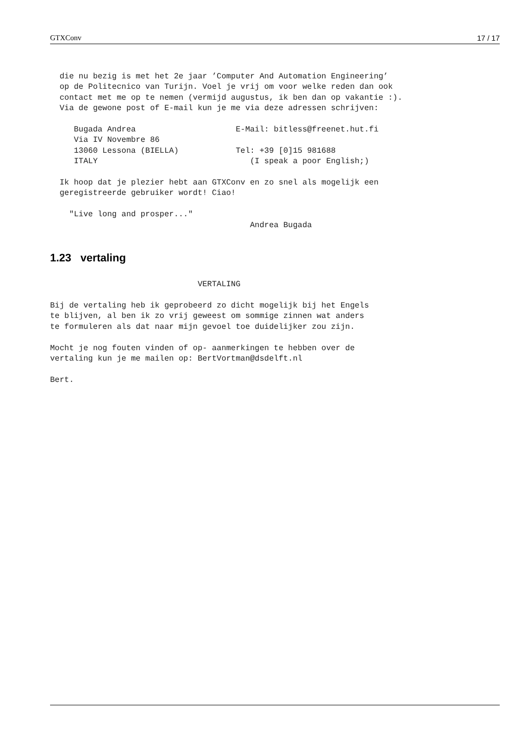GTXConv 17 / 17
  die nu bezig is met het 2e jaar ’Computer And Automation Engineering’
  op de Politecnico van Turijn. Voel je vrij om voor welke reden dan ook
  contact met me op te nemen (vermijd augustus, ik ben dan op vakantie :).
  Via de gewone post of E-mail kun je me via deze adressen schrijven:

     Bugada Andrea                     E-Mail: bitless@freenet.hut.fi
     Via IV Novembre 86
     13060 Lessona (BIELLA)            Tel: +39 [0]15 981688
     ITALY                                (I speak a poor English;)

  Ik hoop dat je plezier hebt aan GTXConv en zo snel als mogelijk een
  geregistreerde gebruiker wordt! Ciao!

    "Live long and prosper..."
                                          Andrea Bugada
1.23 vertaling
                               VERTALING

Bij de vertaling heb ik geprobeerd zo dicht mogelijk bij het Engels
te blijven, al ben ik zo vrij geweest om sommige zinnen wat anders
te formuleren als dat naar mijn gevoel toe duidelijker zou zijn.

Mocht je nog fouten vinden of op- aanmerkingen te hebben over de
vertaling kun je me mailen op: BertVortman@dsdelft.nl

Bert.